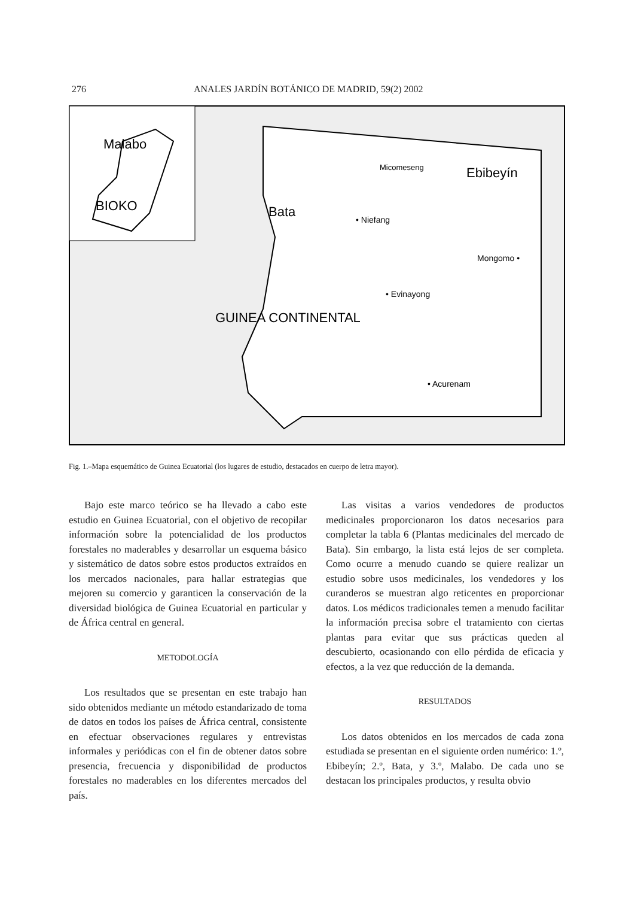276 ANALES JARDÍN BOTÁNICO DE MADRID, 59(2) 2002
Malabo
BIOKO
Bata
Micomeseng
Ebibeyín
• Niefang
Mongomo •
• Evinayong
GUINEA CONTINENTAL
• Acurenam
Fig. 1.–Mapa esquemático de Guinea Ecuatorial (los lugares de estudio, destacados en cuerpo de letra mayor).
Bajo este marco teórico se ha llevado a cabo este estudio en Guinea Ecuatorial, con el objetivo de recopilar información sobre la potencialidad de los productos forestales no maderables y desarrollar un esquema básico y sistemático de datos sobre estos productos extraídos en los mercados nacionales, para hallar estrategias que mejoren su comercio y garanticen la conservación de la diversidad biológica de Guinea Ecuatorial en particular y de África central en general.
METODOLOGÍA
Los resultados que se presentan en este trabajo han sido obtenidos mediante un método estandarizado de toma de datos en todos los países de África central, consistente en efectuar observaciones regulares y entrevistas informales y periódicas con el fin de obtener datos sobre presencia, frecuencia y disponibilidad de productos forestales no maderables en los diferentes mercados del país.
Las visitas a varios vendedores de productos medicinales proporcionaron los datos necesarios para completar la tabla 6 (Plantas medicinales del mercado de Bata). Sin embargo, la lista está lejos de ser completa. Como ocurre a menudo cuando se quiere realizar un estudio sobre usos medicinales, los vendedores y los curanderos se muestran algo reticentes en proporcionar datos. Los médicos tradicionales temen a menudo facilitar la información precisa sobre el tratamiento con ciertas plantas para evitar que sus prácticas queden al descubierto, ocasionando con ello pérdida de eficacia y efectos, a la vez que reducción de la demanda.
RESULTADOS
Los datos obtenidos en los mercados de cada zona estudiada se presentan en el siguiente orden numérico: 1.º, Ebibeyín; 2.º, Bata, y 3.º, Malabo. De cada uno se destacan los principales productos, y resulta obvio